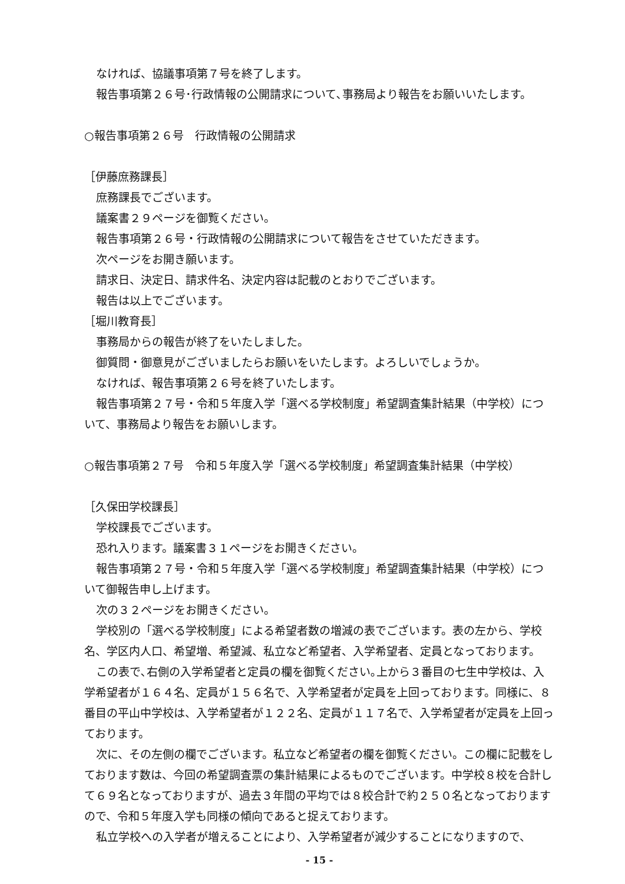なければ、協議事項第７号を終了します。
報告事項第２６号･行政情報の公開請求について､事務局より報告をお願いいたします。
○報告事項第２６号　行政情報の公開請求
［伊藤庶務課長］
庶務課長でございます。
議案書２９ページを御覧ください。
報告事項第２６号・行政情報の公開請求について報告をさせていただきます。
次ページをお開き願います。
請求日、決定日、請求件名、決定内容は記載のとおりでございます。
報告は以上でございます。
［堀川教育長］
事務局からの報告が終了をいたしました。
御質問・御意見がございましたらお願いをいたします。よろしいでしょうか。
なければ、報告事項第２６号を終了いたします。
報告事項第２７号・令和５年度入学「選べる学校制度」希望調査集計結果（中学校）について、事務局より報告をお願いします。
○報告事項第２７号　令和５年度入学「選べる学校制度」希望調査集計結果（中学校）
［久保田学校課長］
学校課長でございます。
恐れ入ります。議案書３１ページをお開きください。
報告事項第２７号・令和５年度入学「選べる学校制度」希望調査集計結果（中学校）について御報告申し上げます。
次の３２ページをお開きください。
学校別の「選べる学校制度」による希望者数の増減の表でございます。表の左から、学校名、学区内人口、希望増、希望減、私立など希望者、入学希望者、定員となっております。
この表で､右側の入学希望者と定員の欄を御覧ください｡上から３番目の七生中学校は、入学希望者が１６４名、定員が１５６名で、入学希望者が定員を上回っております。同様に、８番目の平山中学校は、入学希望者が１２２名、定員が１１７名で、入学希望者が定員を上回っております。
次に、その左側の欄でございます。私立など希望者の欄を御覧ください。この欄に記載をしております数は、今回の希望調査票の集計結果によるものでございます。中学校８校を合計して６９名となっておりますが、過去３年間の平均では８校合計で約２５０名となっておりますので、令和５年度入学も同様の傾向であると捉えております。
私立学校への入学者が増えることにより、入学希望者が減少することになりますので、
- 15 -